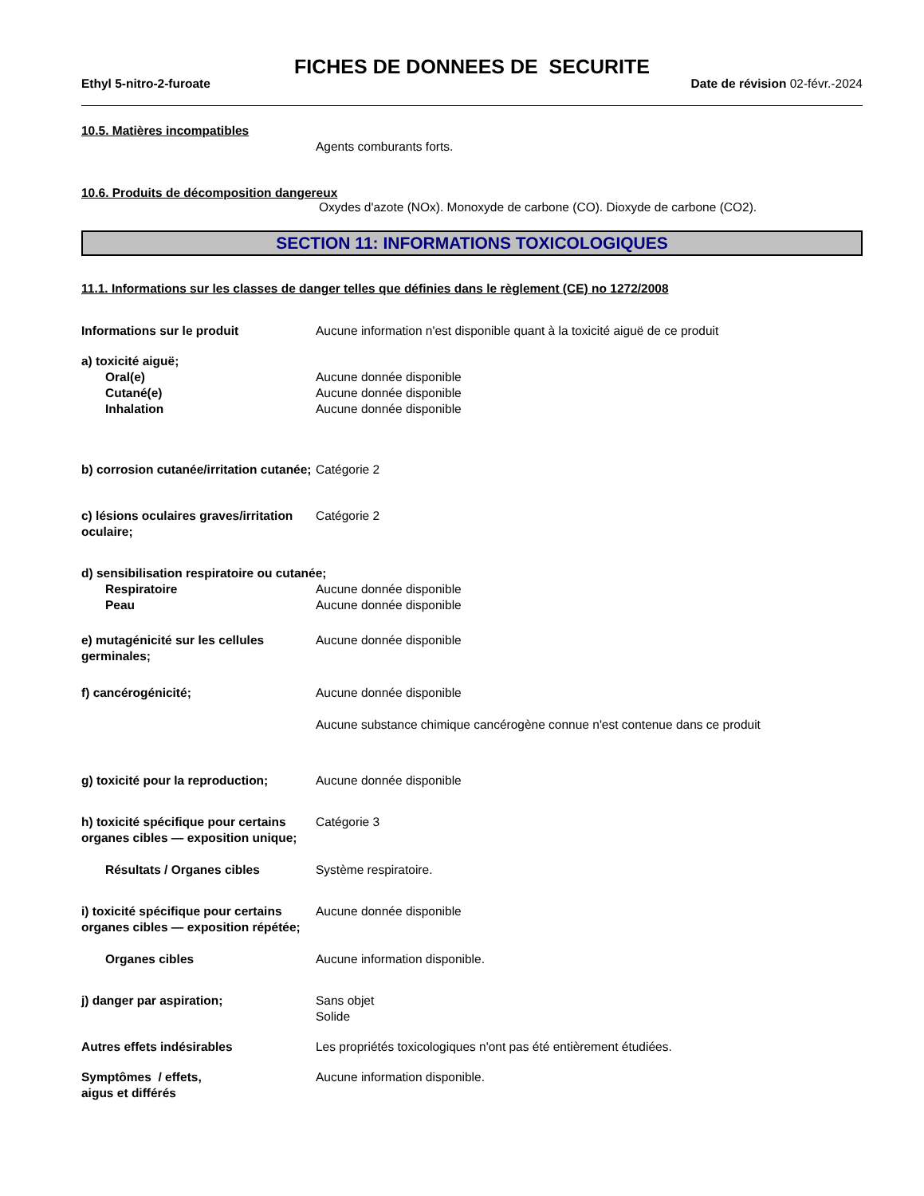FICHES DE DONNEES DE SECURITE
Ethyl 5-nitro-2-furoate Date de révision 02-févr.-2024
10.5. Matières incompatibles
Agents comburants forts.
10.6. Produits de décomposition dangereux
Oxydes d'azote (NOx). Monoxyde de carbone (CO). Dioxyde de carbone (CO2).
SECTION 11: INFORMATIONS TOXICOLOGIQUES
11.1. Informations sur les classes de danger telles que définies dans le règlement (CE) no 1272/2008
Informations sur le produit Aucune information n'est disponible quant à la toxicité aiguë de ce produit
a) toxicité aiguë;
Oral(e) Aucune donnée disponible
Cutané(e) Aucune donnée disponible
Inhalation Aucune donnée disponible
b) corrosion cutanée/irritation cutanée;
Catégorie 2
c) lésions oculaires graves/irritation oculaire;
Catégorie 2
d) sensibilisation respiratoire ou cutanée;
Respiratoire Aucune donnée disponible
Peau Aucune donnée disponible
e) mutagénicité sur les cellules germinales;
Aucune donnée disponible
f) cancérogénicité; Aucune donnée disponible
Aucune substance chimique cancérogène connue n'est contenue dans ce produit
g) toxicité pour la reproduction;
Aucune donnée disponible
h) toxicité spécifique pour certains organes cibles — exposition unique;
Catégorie 3
Résultats / Organes cibles Système respiratoire.
i) toxicité spécifique pour certains organes cibles — exposition répétée;
Aucune donnée disponible
Organes cibles Aucune information disponible.
j) danger par aspiration; Sans objet
Solide
Autres effets indésirables Les propriétés toxicologiques n'ont pas été entièrement étudiées.
Symptômes / effets,
aigus et différés
Aucune information disponible.